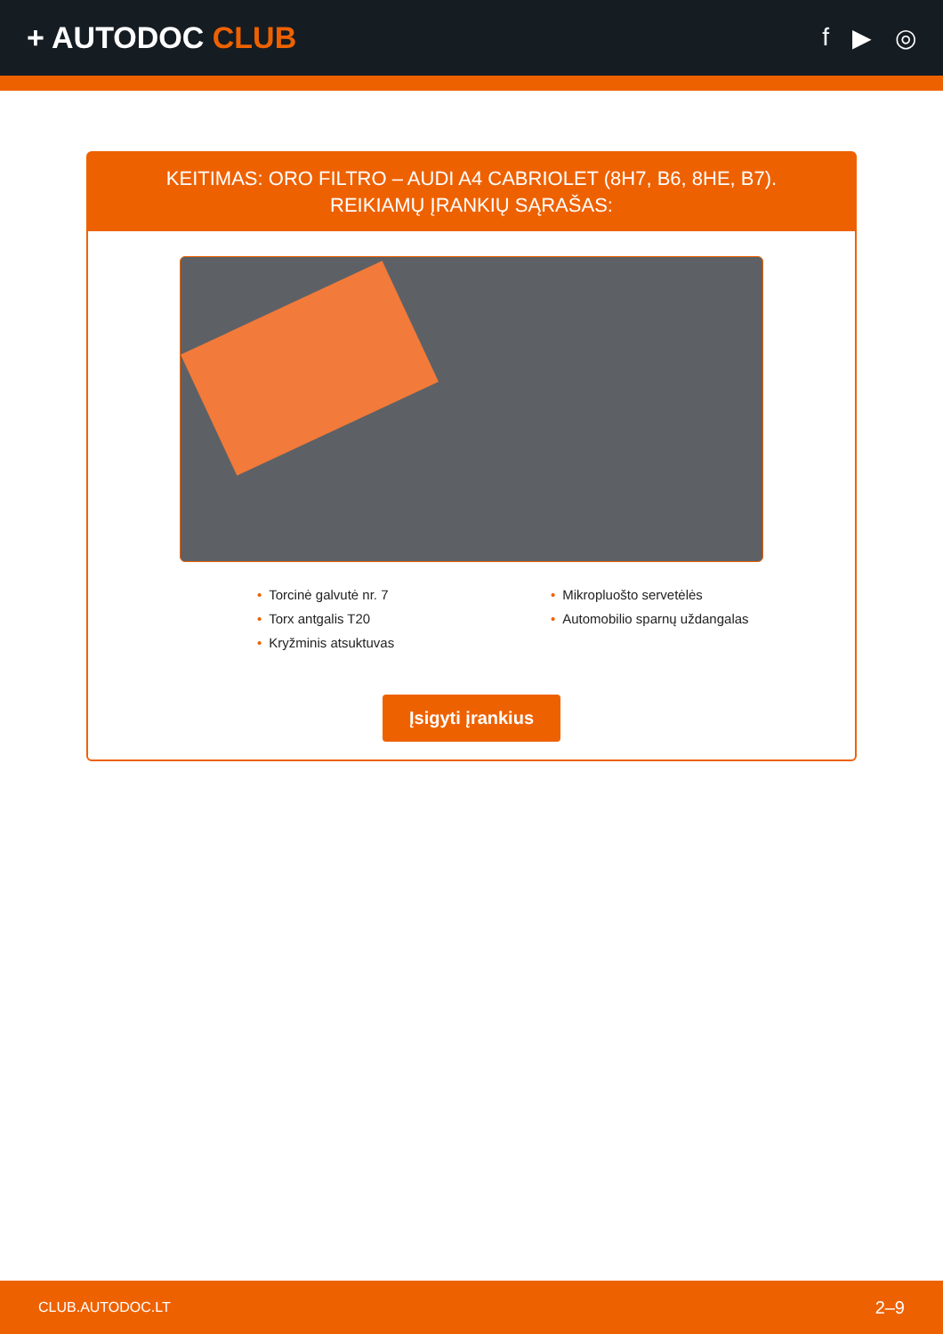+ AUTODOC CLUB
f ▶ ◎
KEITIMAS: ORO FILTRO – AUDI A4 CABRIOLET (8H7, B6, 8HE, B7). REIKIAMŲ ĮRANKIŲ SĄRAŠAS:
Torcinė galvutė nr. 7
Torx antgalis T20
Kryžminis atsuktuvas
Mikropluošto servetėlės
Automobilio sparnų uždangalas
Įsigyti įrankius
CLUB.AUTODOC.LT 2–9